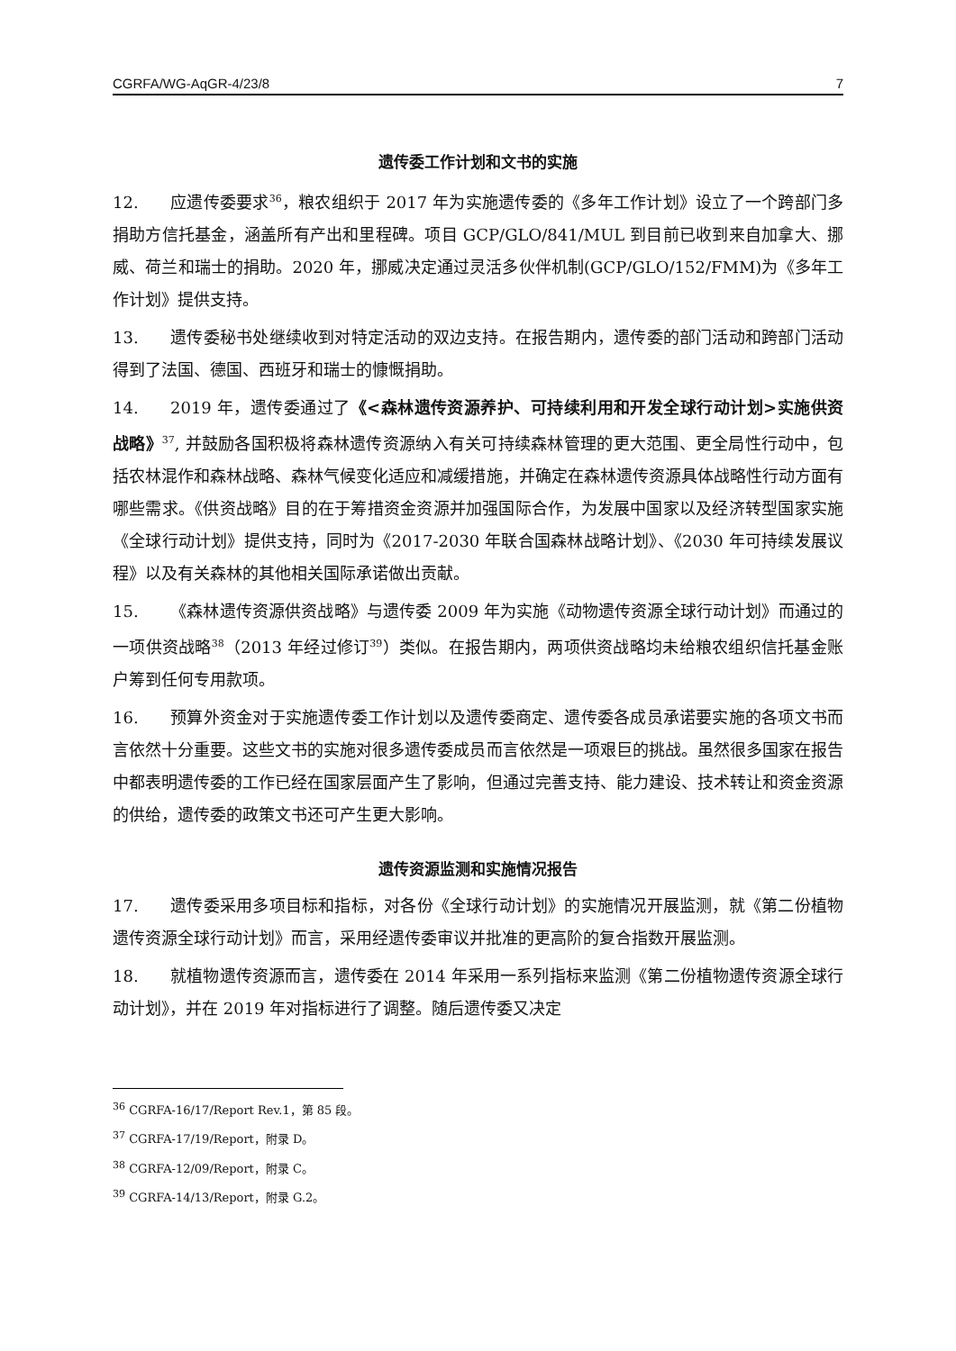CGRFA/WG-AqGR-4/23/8 7
遗传委工作计划和文书的实施
12. 应遗传委要求<sup>36</sup>，粮农组织于 2017 年为实施遗传委的《多年工作计划》设立了一个跨部门多捐助方信托基金，涵盖所有产出和里程碑。项目 GCP/GLO/841/MUL 到目前已收到来自加拿大、挪威、荷兰和瑞士的捐助。2020 年，挪威决定通过灵活多伙伴机制(GCP/GLO/152/FMM)为《多年工作计划》提供支持。
13. 遗传委秘书处继续收到对特定活动的双边支持。在报告期内，遗传委的部门活动和跨部门活动得到了法国、德国、西班牙和瑞士的慷慨捐助。
14. 2019 年，遗传委通过了《<森林遗传资源养护、可持续利用和开发全球行动计划>实施供资战略》<sup>37</sup>, 并鼓励各国积极将森林遗传资源纳入有关可持续森林管理的更大范围、更全局性行动中，包括农林混作和森林战略、森林气候变化适应和减缓措施，并确定在森林遗传资源具体战略性行动方面有哪些需求。《供资战略》目的在于筹措资金资源并加强国际合作，为发展中国家以及经济转型国家实施《全球行动计划》提供支持，同时为《2017-2030 年联合国森林战略计划》、《2030 年可持续发展议程》以及有关森林的其他相关国际承诺做出贡献。
15. 《森林遗传资源供资战略》与遗传委 2009 年为实施《动物遗传资源全球行动计划》而通过的一项供资战略<sup>38</sup>（2013 年经过修订<sup>39</sup>）类似。在报告期内，两项供资战略均未给粮农组织信托基金账户筹到任何专用款项。
16. 预算外资金对于实施遗传委工作计划以及遗传委商定、遗传委各成员承诺要实施的各项文书而言依然十分重要。这些文书的实施对很多遗传委成员而言依然是一项艰巨的挑战。虽然很多国家在报告中都表明遗传委的工作已经在国家层面产生了影响，但通过完善支持、能力建设、技术转让和资金资源的供给，遗传委的政策文书还可产生更大影响。
遗传资源监测和实施情况报告
17. 遗传委采用多项目标和指标，对各份《全球行动计划》的实施情况开展监测，就《第二份植物遗传资源全球行动计划》而言，采用经遗传委审议并批准的更高阶的复合指数开展监测。
18. 就植物遗传资源而言，遗传委在 2014 年采用一系列指标来监测《第二份植物遗传资源全球行动计划》，并在 2019 年对指标进行了调整。随后遗传委又决定
<sup>36</sup> CGRFA-16/17/Report Rev.1，第 85 段。
<sup>37</sup> CGRFA-17/19/Report，附录 D。
<sup>38</sup> CGRFA-12/09/Report，附录 C。
<sup>39</sup> CGRFA-14/13/Report，附录 G.2。